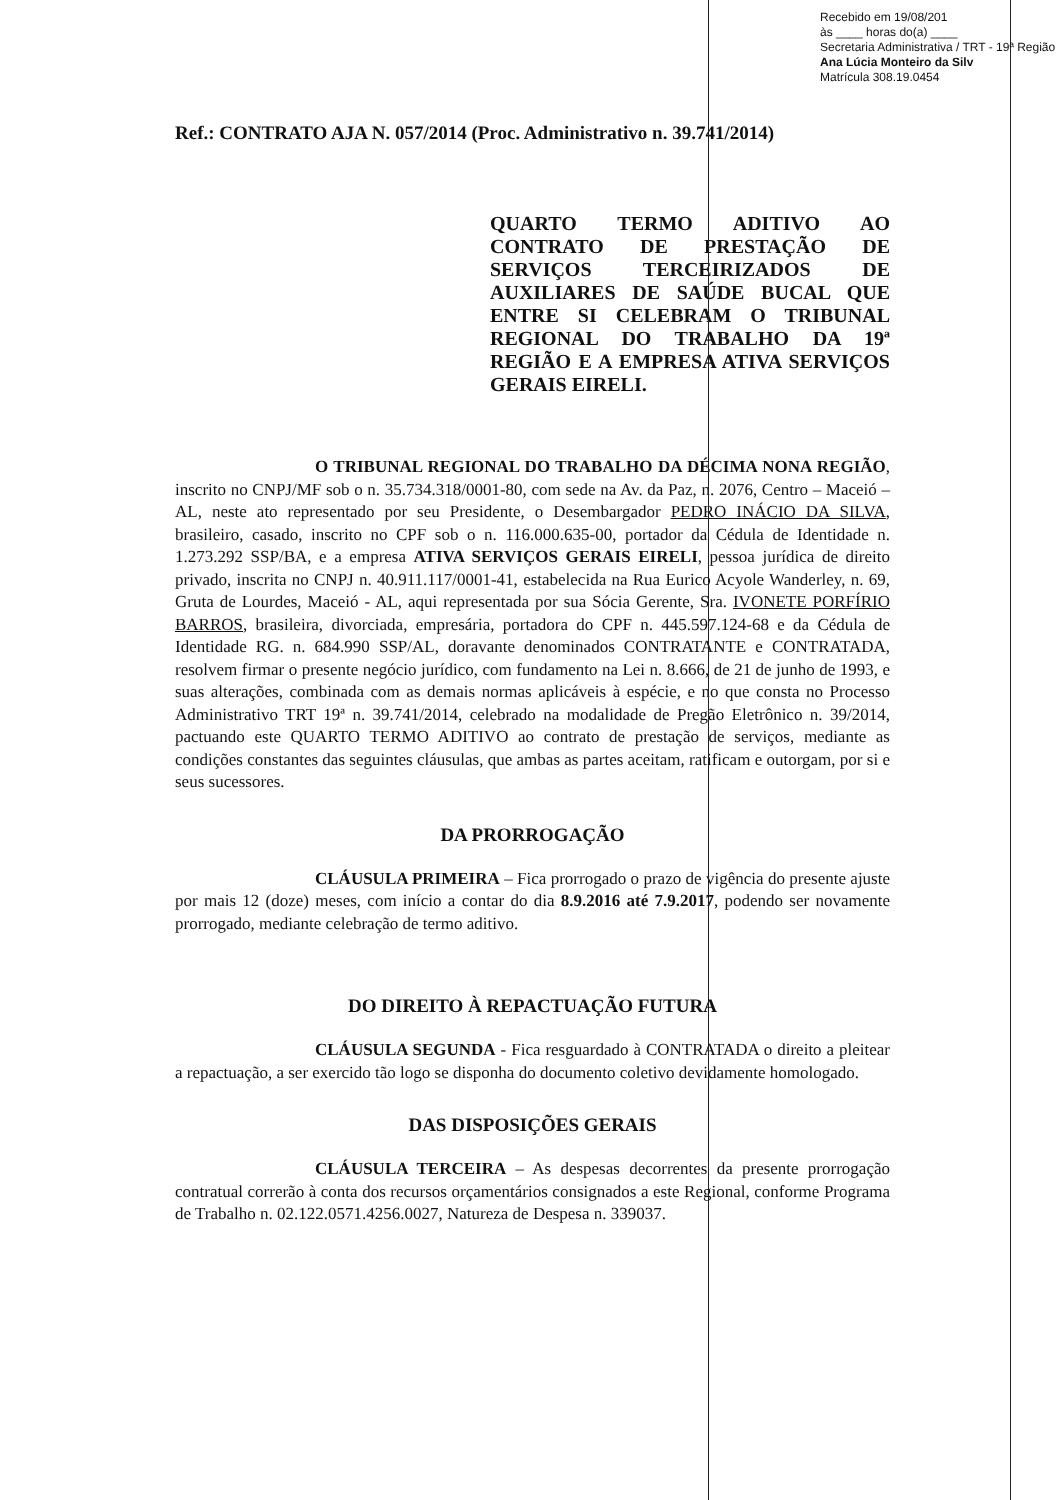Recebido em 19/08/201
às ____ horas do(a) ____
Secretaria Administrativa / TRT - 19ª Região
Ana Lúcia Monteiro da Silv
Matrícula 308.19.0454
Ref.: CONTRATO AJA N. 057/2014 (Proc. Administrativo n. 39.741/2014)
QUARTO TERMO ADITIVO AO CONTRATO DE PRESTAÇÃO DE SERVIÇOS TERCEIRIZADOS DE AUXILIARES DE SAÚDE BUCAL QUE ENTRE SI CELEBRAM O TRIBUNAL REGIONAL DO TRABALHO DA 19ª REGIÃO E A EMPRESA ATIVA SERVIÇOS GERAIS EIRELI.
O TRIBUNAL REGIONAL DO TRABALHO DA DÉCIMA NONA REGIÃO, inscrito no CNPJ/MF sob o n. 35.734.318/0001-80, com sede na Av. da Paz, n. 2076, Centro – Maceió – AL, neste ato representado por seu Presidente, o Desembargador PEDRO INÁCIO DA SILVA, brasileiro, casado, inscrito no CPF sob o n. 116.000.635-00, portador da Cédula de Identidade n. 1.273.292 SSP/BA, e a empresa ATIVA SERVIÇOS GERAIS EIRELI, pessoa jurídica de direito privado, inscrita no CNPJ n. 40.911.117/0001-41, estabelecida na Rua Eurico Acyole Wanderley, n. 69, Gruta de Lourdes, Maceió - AL, aqui representada por sua Sócia Gerente, Sra. IVONETE PORFÍRIO BARROS, brasileira, divorciada, empresária, portadora do CPF n. 445.597.124-68 e da Cédula de Identidade RG. n. 684.990 SSP/AL, doravante denominados CONTRATANTE e CONTRATADA, resolvem firmar o presente negócio jurídico, com fundamento na Lei n. 8.666, de 21 de junho de 1993, e suas alterações, combinada com as demais normas aplicáveis à espécie, e no que consta no Processo Administrativo TRT 19ª n. 39.741/2014, celebrado na modalidade de Pregão Eletrônico n. 39/2014, pactuando este QUARTO TERMO ADITIVO ao contrato de prestação de serviços, mediante as condições constantes das seguintes cláusulas, que ambas as partes aceitam, ratificam e outorgam, por si e seus sucessores.
DA PRORROGAÇÃO
CLÁUSULA PRIMEIRA – Fica prorrogado o prazo de vigência do presente ajuste por mais 12 (doze) meses, com início a contar do dia 8.9.2016 até 7.9.2017, podendo ser novamente prorrogado, mediante celebração de termo aditivo.
DO DIREITO À REPACTUAÇÃO FUTURA
CLÁUSULA SEGUNDA - Fica resguardado à CONTRATADA o direito a pleitear a repactuação, a ser exercido tão logo se disponha do documento coletivo devidamente homologado.
DAS DISPOSIÇÕES GERAIS
CLÁUSULA TERCEIRA – As despesas decorrentes da presente prorrogação contratual correrão à conta dos recursos orçamentários consignados a este Regional, conforme Programa de Trabalho n. 02.122.0571.4256.0027, Natureza de Despesa n. 339037.